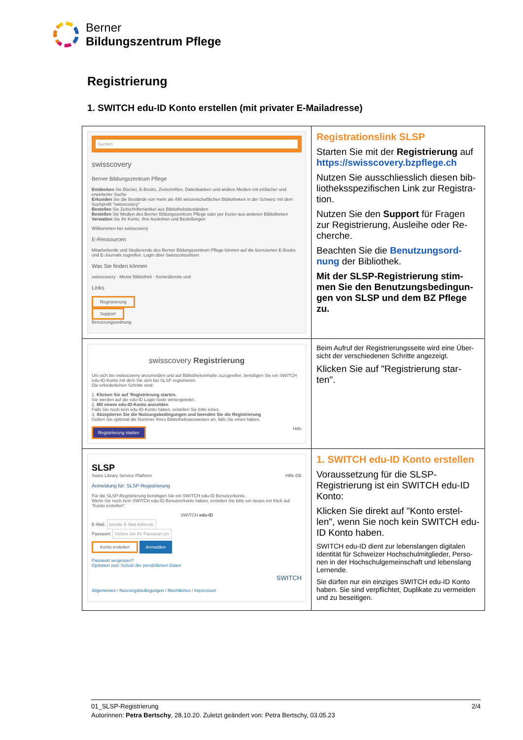Berner
Bildungszentrum Pflege
Registrierung
1. SWITCH edu-ID Konto erstellen (mit privater E-Mailadresse)
| Suchen swisscovery Berner Bildungszentrum Pflege Entdecken Sie Bücher, E-Books, Zeitschriften, Datenbanken und andere Medien mit einfacher und erweiterter Suche Erkunden Sie die Bestände von mehr als 490 wissenschaftlichen Bibliotheken in der Schweiz mit dem Suchprofil "swisscovery" Bestellen Sie Zeitschriftenartikel aus Bibliotheksbeständen Bestellen Sie Medien des Berner Bildungszentrum Pflege oder per Kurier aus anderen Bibliotheken Verwalten Sie Ihr Konto, Ihre Ausleihen und Bestellungen Willkommen bei swisscovery E-Ressourcen Mitarbeitende und Studierende des Berner Bildungszentrum Pflege können auf die lizenzierten E-Books und E-Journals zugreifen. Login über Swissconsortium. Was Sie finden können swisscovery · Meine Bibliothek · Kurierdienste und Links Registrierung Support Benutzungsordnung | Registrationslink SLSP Starten Sie mit der Registrierung auf https://swisscovery.bzpflege.ch Nutzen Sie ausschliesslich diesen bib-liotheksspezifischen Link zur Registra-tion. Nutzen Sie den Support für Fragen zur Registrierung, Ausleihe oder Re-cherche. Beachten Sie die Benutzungsord-nung der Bibliothek. Mit der SLSP-Registrierung stim-men Sie den Benutzungsbedingun-gen von SLSP und dem BZ Pflege zu. |
| swisscovery Registrierung Um sich bei swisscovery anzumelden und auf Bibliotheksinhalte zuzugreifen, benötigen Sie ein SWITCH edu-ID-Konto mit dem Sie sich bei SLSP registrieren. Die erforderlichen Schritte sind: 1. Klicken Sie auf 'Registrierung starten. Sie werden auf die edu-ID Login-Seite weitergeleitet. 2. Mit einem edu-ID-Konto anmelden Falls Sie noch kein edu-ID-Konto haben, erstellen Sie bitte eines. 3. Akzeptieren Sie die Nutzungsbedingungen und beenden Sie die Registrierung Geben Sie optional die Nummer Ihres Bibliotheksausweises an, falls Sie einen haben. Registrierung starten Hilfe | Beim Aufruf der Registrierungsseite wird eine Über-sicht der verschiedenen Schritte angezeigt. Klicken Sie auf "Registrierung star-ten". |
| SLSP Swiss Library Service Platform Hilfe DE Anmeldung für: SLSP-Registrierung Für die SLSP-Registrierung benötigen Sie ein SWITCH edu-ID Benutzerkonto. Wenn Sie noch kein SWITCH edu-ID Benutzerkonto haben, erstellen Sie bitte ein neues mit Klick auf "Konto erstellen". SWITCH edu-ID E-Mail: private E-Mail Adresse Passwort: Geben Sie Ihr Passwort ein Konto erstellen Anmelden Passwort vergessen? Optionen zum Schutz der persönlichen Daten SWITCH Allgemeines / Nutzungsbedingungen / Rechtliches / Impressum | 1. SWITCH edu-ID Konto erstellen Voraussetzung für die SLSP-Registrierung ist ein SWITCH edu-ID Konto: Klicken Sie direkt auf "Konto erstel-len", wenn Sie noch kein SWITCH edu-ID Konto haben. SWITCH edu-ID dient zur lebenslangen digitalen Identität für Schweizer Hochschulmitglieder, Perso-nen in der Hochschulgemeinschaft und lebenslang Lernende. Sie dürfen nur ein einziges SWITCH edu-ID Konto haben. Sie sind verpflichtet, Duplikate zu vermeiden und zu beseitigen. |
01_SLSP-Registrierung 2/4
Autorinnen: Petra Bertschy, 28.10.20. Zuletzt geändert von: Petra Bertschy, 03.05.23